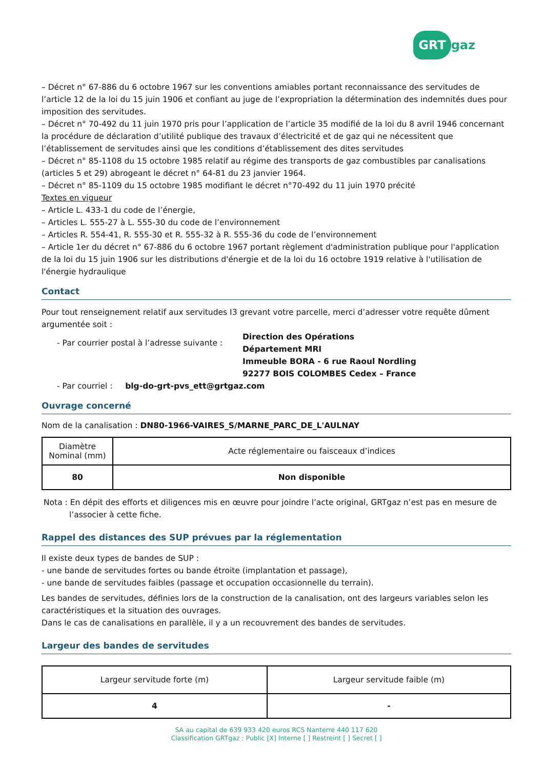GRT gaz
– Décret n° 67-886 du 6 octobre 1967 sur les conventions amiables portant reconnaissance des servitudes de l’article 12 de la loi du 15 juin 1906 et confiant au juge de l’expropriation la détermination des indemnités dues pour imposition des servitudes.
– Décret n° 70-492 du 11 juin 1970 pris pour l’application de l’article 35 modifié de la loi du 8 avril 1946 concernant la procédure de déclaration d’utilité publique des travaux d’électricité et de gaz qui ne nécessitent que l’établissement de servitudes ainsi que les conditions d’établissement des dites servitudes
– Décret n° 85-1108 du 15 octobre 1985 relatif au régime des transports de gaz combustibles par canalisations (articles 5 et 29) abrogeant le décret n° 64-81 du 23 janvier 1964.
– Décret n° 85-1109 du 15 octobre 1985 modifiant le décret n°70-492 du 11 juin 1970 précité
Textes en vigueur
– Article L. 433-1 du code de l’énergie,
– Articles L. 555-27 à L. 555-30 du code de l’environnement
– Articles R. 554-41, R. 555-30 et R. 555-32 à R. 555-36 du code de l’environnement
– Article 1er du décret n° 67-886 du 6 octobre 1967 portant règlement d'administration publique pour l'application de la loi du 15 juin 1906 sur les distributions d'énergie et de la loi du 16 octobre 1919 relative à l'utilisation de l'énergie hydraulique
Contact
Pour tout renseignement relatif aux servitudes I3 grevant votre parcelle, merci d’adresser votre requête dûment argumentée soit :
- Par courrier postal à l’adresse suivante :
Direction des Opérations
Département MRI
Immeuble BORA - 6 rue Raoul Nordling
92277 BOIS COLOMBES Cedex – France
- Par courriel : blg-do-grt-pvs_ett@grtgaz.com
Ouvrage concerné
Nom de la canalisation : DN80-1966-VAIRES_S/MARNE_PARC_DE_L'AULNAY
| Diamètre Nominal (mm) | Acte réglementaire ou faisceaux d’indices |
| --- | --- |
| 80 | Non disponible |
Nota : En dépit des efforts et diligences mis en œuvre pour joindre l’acte original, GRTgaz n’est pas en mesure de l’associer à cette fiche.
Rappel des distances des SUP prévues par la réglementation
Il existe deux types de bandes de SUP :
- une bande de servitudes fortes ou bande étroite (implantation et passage),
- une bande de servitudes faibles (passage et occupation occasionnelle du terrain).
Les bandes de servitudes, définies lors de la construction de la canalisation, ont des largeurs variables selon les caractéristiques et la situation des ouvrages.
Dans le cas de canalisations en parallèle, il y a un recouvrement des bandes de servitudes.
Largeur des bandes de servitudes
| Largeur servitude forte (m) | Largeur servitude faible (m) |
| --- | --- |
| 4 | - |
SA au capital de 639 933 420 euros RCS Nanterre 440 117 620
Classification GRTgaz : Public [X] Interne [ ] Restreint [ ] Secret [ ]